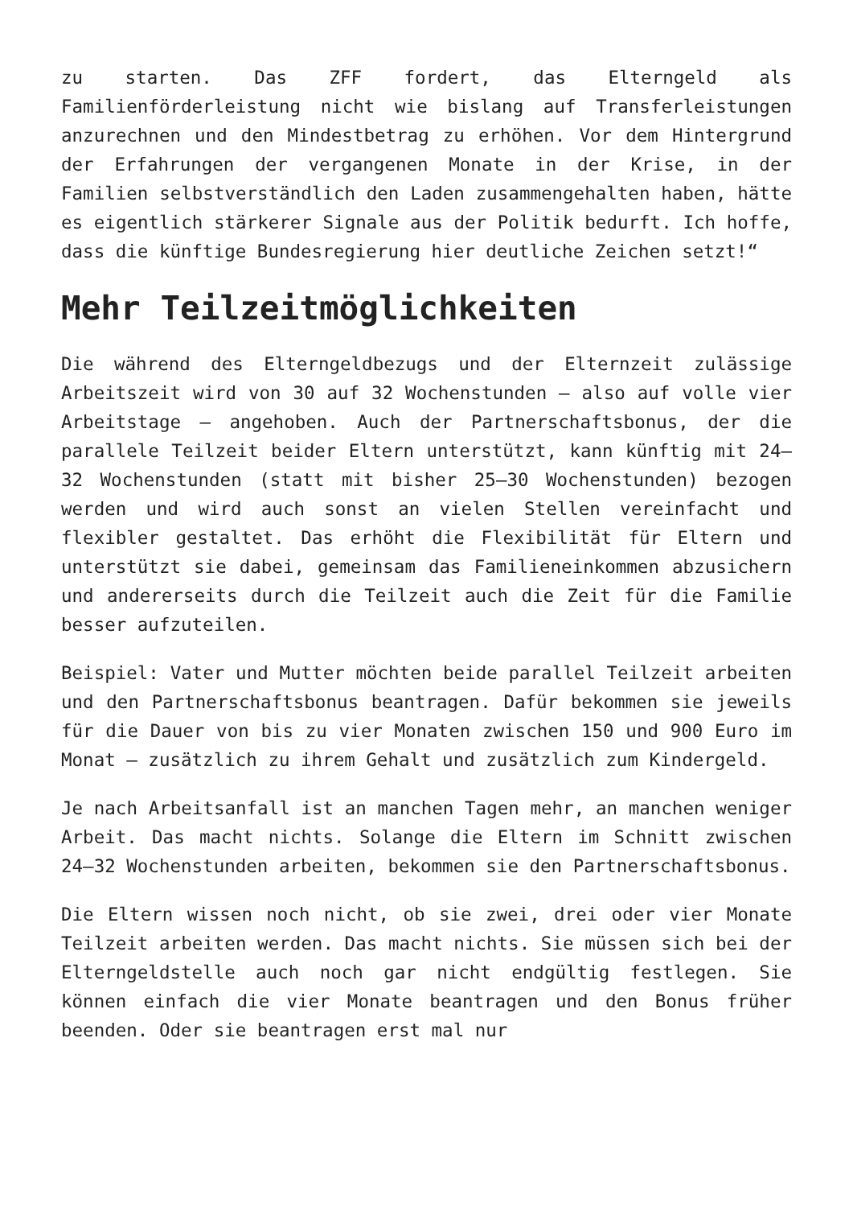zu starten. Das ZFF fordert, das Elterngeld als Familienförderleistung nicht wie bislang auf Transferleistungen anzurechnen und den Mindestbetrag zu erhöhen. Vor dem Hintergrund der Erfahrungen der vergangenen Monate in der Krise, in der Familien selbstverständlich den Laden zusammengehalten haben, hätte es eigentlich stärkerer Signale aus der Politik bedurft. Ich hoffe, dass die künftige Bundesregierung hier deutliche Zeichen setzt!“
Mehr Teilzeitmöglichkeiten
Die während des Elterngeldbezugs und der Elternzeit zulässige Arbeitszeit wird von 30 auf 32 Wochenstunden – also auf volle vier Arbeitstage – angehoben. Auch der Partnerschaftsbonus, der die parallele Teilzeit beider Eltern unterstützt, kann künftig mit 24–32 Wochenstunden (statt mit bisher 25–30 Wochenstunden) bezogen werden und wird auch sonst an vielen Stellen vereinfacht und flexibler gestaltet. Das erhöht die Flexibilität für Eltern und unterstützt sie dabei, gemeinsam das Familieneinkommen abzusichern und andererseits durch die Teilzeit auch die Zeit für die Familie besser aufzuteilen.
Beispiel: Vater und Mutter möchten beide parallel Teilzeit arbeiten und den Partnerschaftsbonus beantragen. Dafür bekommen sie jeweils für die Dauer von bis zu vier Monaten zwischen 150 und 900 Euro im Monat – zusätzlich zu ihrem Gehalt und zusätzlich zum Kindergeld.
Je nach Arbeitsanfall ist an manchen Tagen mehr, an manchen weniger Arbeit. Das macht nichts. Solange die Eltern im Schnitt zwischen 24–32 Wochenstunden arbeiten, bekommen sie den Partnerschaftsbonus.
Die Eltern wissen noch nicht, ob sie zwei, drei oder vier Monate Teilzeit arbeiten werden. Das macht nichts. Sie müssen sich bei der Elterngeldstelle auch noch gar nicht endgültig festlegen. Sie können einfach die vier Monate beantragen und den Bonus früher beenden. Oder sie beantragen erst mal nur